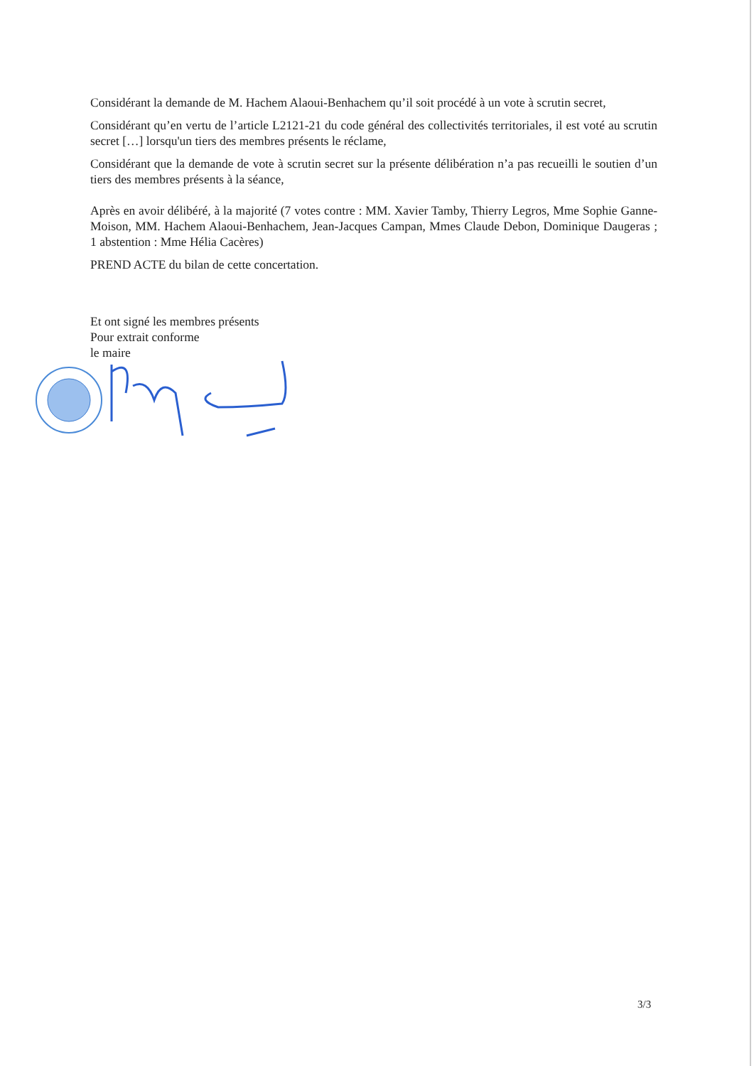Considérant la demande de M. Hachem Alaoui-Benhachem qu’il soit procédé à un vote à scrutin secret,
Considérant qu’en vertu de l’article L2121-21 du code général des collectivités territoriales, il est voté au scrutin secret […] lorsqu'un tiers des membres présents le réclame,
Considérant que la demande de vote à scrutin secret sur la présente délibération n’a pas recueilli le soutien d’un tiers des membres présents à la séance,
Après en avoir délibéré, à la majorité (7 votes contre : MM. Xavier Tamby, Thierry Legros, Mme Sophie Ganne-Moison, MM. Hachem Alaoui-Benhachem, Jean-Jacques Campan, Mmes Claude Debon, Dominique Daugeras ; 1 abstention : Mme Hélia Cacères)
PREND ACTE du bilan de cette concertation.
Et ont signé les membres présents
Pour extrait conforme
le maire
3/3